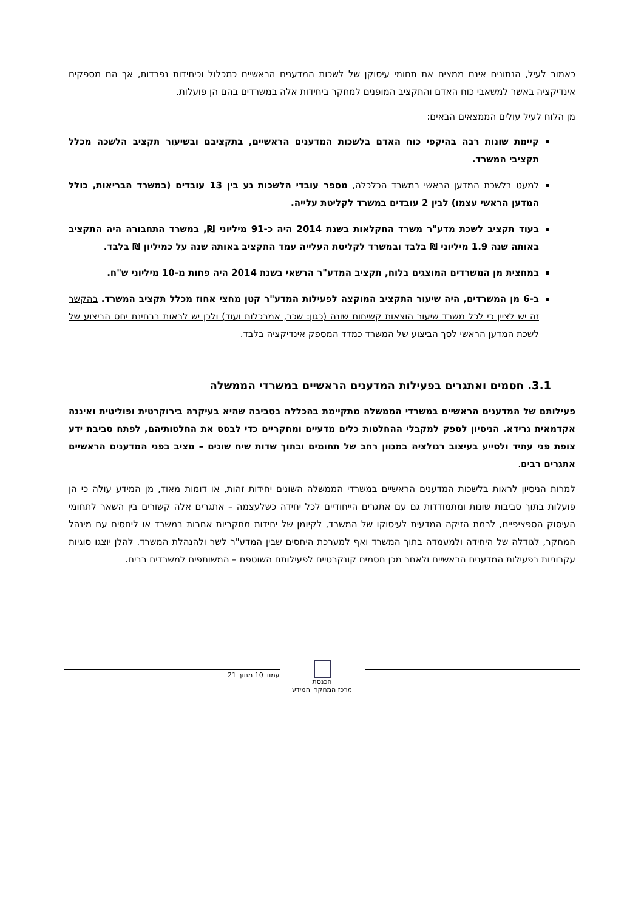כאמור לעיל, הנתונים אינם ממצים את תחומי עיסוקן של לשכות המדענים הראשיים כמכלול וכיחידות נפרדות, אך הם מספקים אינדיקציה באשר למשאבי כוח האדם והתקציב המופנים למחקר ביחידות אלה במשרדים בהם הן פועלות.
מן הלוח לעיל עולים הממצאים הבאים:
קיימת שונות רבה בהיקפי כוח האדם בלשכות המדענים הראשיים, בתקציבם ובשיעור תקציב הלשכה מכלל תקציבי המשרד.
למעט בלשכת המדען הראשי במשרד הכלכלה, מספר עובדי הלשכות נע בין 13 עובדים (במשרד הבריאות, כולל המדען הראשי עצמו) לבין 2 עובדים במשרד לקליטת עלייה.
בעוד תקציב לשכת מדע"ר משרד החקלאות בשנת 2014 היה כ-91 מיליוני ₪, במשרד התחבורה היה התקציב באותה שנה 1.9 מיליוני ₪ בלבד ובמשרד לקליטת העלייה עמד התקציב באותה שנה על כמיליון ₪ בלבד.
במחצית מן המשרדים המוצגים בלוח, תקציב המדע"ר הרשאי בשנת 2014 היה פחות מ-10 מיליוני ש"ח.
ב-6 מן המשרדים, היה שיעור התקציב המוקצה לפעילות המדע"ר קטן מחצי אחוז מכלל תקציב המשרד. בהקשר זה יש לציין כי לכל משרד שיעור הוצאות קשיחות שונה (כגון: שכר, אמרכלות ועוד) ולכן יש לראות בבחינת יחס הביצוע של לשכת המדען הראשי לסך הביצוע של המשרד כמדד המספק אינדיקציה בלבד.
3.1. חסמים ואתגרים בפעילות המדענים הראשיים במשרדי הממשלה
פעילותם של המדענים הראשיים במשרדי הממשלה מתקיימת בהכללה בסביבה שהיא בעיקרה בירוקרטית ופוליטית ואיננה אקדמאית גרידא. הניסיון לספק למקבלי ההחלטות כלים מדעיים ומחקריים כדי לבסס את החלטותיהם, לפתח סביבת ידע צופת פני עתיד ולסייע בעיצוב רגולציה במגוון רחב של תחומים ובתוך שדות שיח שונים – מציב בפני המדענים הראשיים אתגרים רבים.
למרות הניסיון לראות בלשכות המדענים הראשיים במשרדי הממשלה השונים יחידות זהות, או דומות מאוד, מן המידע עולה כי הן פועלות בתוך סביבות שונות ומתמודדות גם עם אתגרים הייחודיים לכל יחידה כשלעצמה – אתגרים אלה קשורים בין השאר לתחומי העיסוק הספציפיים, לרמת הזיקה המדעית לעיסוקו של המשרד, לקיומן של יחידות מחקריות אחרות במשרד או ליחסים עם מינהל המחקר, לגודלה של היחידה ולמעמדה בתוך המשרד ואף למערכת היחסים שבין המדע"ר לשר ולהנהלת המשרד. להלן יוצגו סוגיות עקרוניות בפעילות המדענים הראשיים ולאחר מכן חסמים קונקרטיים לפעילותם השוטפת – המשותפים למשרדים רבים.
הכנסת
מרכז המחקר והמידע
עמוד 10 מתוך 21